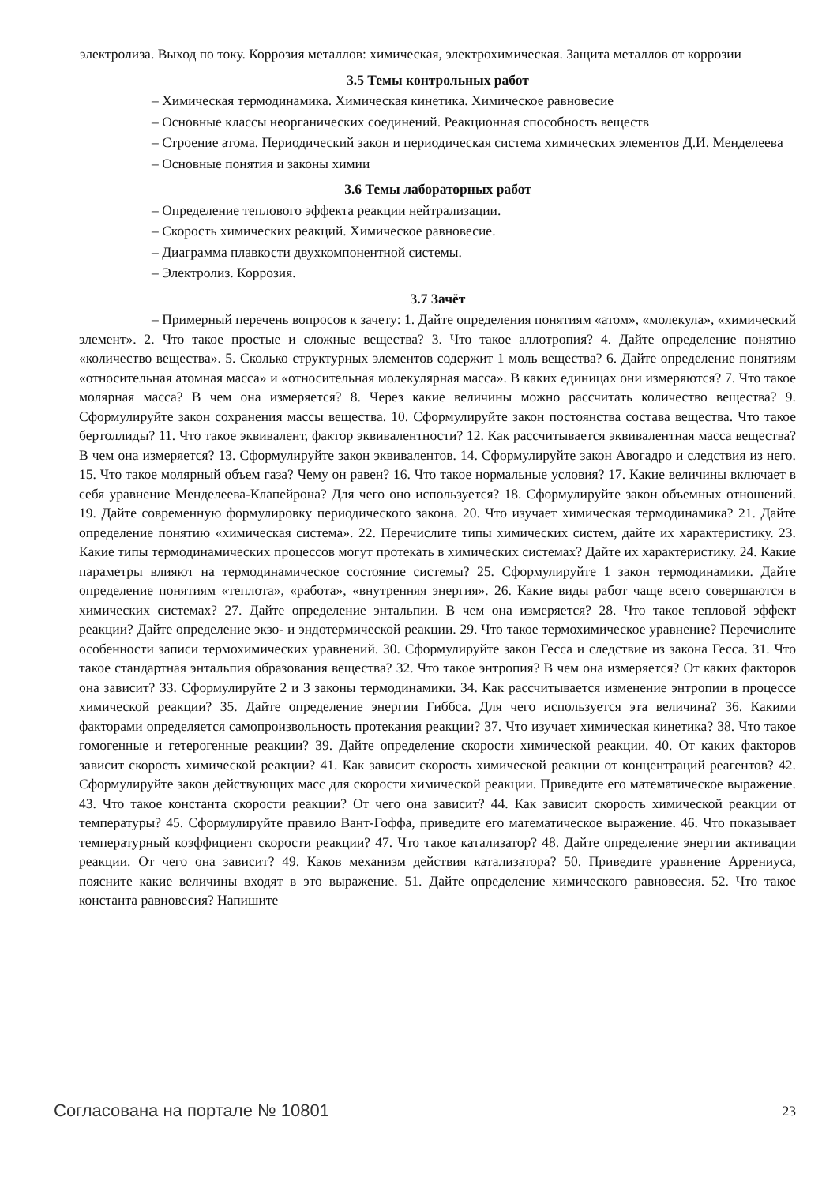электролиза. Выход по току. Коррозия металлов: химическая, электрохимическая. Защита металлов от коррозии
3.5 Темы контрольных работ
– Химическая термодинамика. Химическая кинетика. Химическое равновесие
– Основные классы неорганических соединений. Реакционная способность веществ
– Строение атома. Периодический закон и периодическая система химических элементов Д.И. Менделеева
– Основные понятия и законы химии
3.6 Темы лабораторных работ
– Определение теплового эффекта реакции нейтрализации.
– Скорость химических реакций. Химическое равновесие.
– Диаграмма плавкости двухкомпонентной системы.
– Электролиз. Коррозия.
3.7 Зачёт
– Примерный перечень вопросов к зачету: 1. Дайте определения понятиям «атом», «молекула», «химический элемент». 2. Что такое простые и сложные вещества? 3. Что такое аллотропия? 4. Дайте определение понятию «количество вещества». 5. Сколько структурных элементов содержит 1 моль вещества? 6. Дайте определение понятиям «относительная атомная масса» и «относительная молекулярная масса». В каких единицах они измеряются? 7. Что такое молярная масса? В чем она измеряется? 8. Через какие величины можно рассчитать количество вещества? 9. Сформулируйте закон сохранения массы вещества. 10. Сформулируйте закон постоянства состава вещества. Что такое бертоллиды? 11. Что такое эквивалент, фактор эквивалентности? 12. Как рассчитывается эквивалентная масса вещества? В чем она измеряется? 13. Сформулируйте закон эквивалентов. 14. Сформулируйте закон Авогадро и следствия из него. 15. Что такое молярный объем газа? Чему он равен? 16. Что такое нормальные условия? 17. Какие величины включает в себя уравнение Менделеева-Клапейрона? Для чего оно используется? 18. Сформулируйте закон объемных отношений. 19. Дайте современную формулировку периодического закона. 20. Что изучает химическая термодинамика? 21. Дайте определение понятию «химическая система». 22. Перечислите типы химических систем, дайте их характеристику. 23. Какие типы термодинамических процессов могут протекать в химических системах? Дайте их характеристику. 24. Какие параметры влияют на термодинамическое состояние системы? 25. Сформулируйте 1 закон термодинамики. Дайте определение понятиям «теплота», «работа», «внутренняя энергия». 26. Какие виды работ чаще всего совершаются в химических системах? 27. Дайте определение энтальпии. В чем она измеряется? 28. Что такое тепловой эффект реакции? Дайте определение экзо- и эндотермической реакции. 29. Что такое термохимическое уравнение? Перечислите особенности записи термохимических уравнений. 30. Сформулируйте закон Гесса и следствие из закона Гесса. 31. Что такое стандартная энтальпия образования вещества? 32. Что такое энтропия? В чем она измеряется? От каких факторов она зависит? 33. Сформулируйте 2 и 3 законы термодинамики. 34. Как рассчитывается изменение энтропии в процессе химической реакции? 35. Дайте определение энергии Гиббса. Для чего используется эта величина? 36. Какими факторами определяется самопроизвольность протекания реакции? 37. Что изучает химическая кинетика? 38. Что такое гомогенные и гетерогенные реакции? 39. Дайте определение скорости химической реакции. 40. От каких факторов зависит скорость химической реакции? 41. Как зависит скорость химической реакции от концентраций реагентов? 42. Сформулируйте закон действующих масс для скорости химической реакции. Приведите его математическое выражение. 43. Что такое константа скорости реакции? От чего она зависит? 44. Как зависит скорость химической реакции от температуры? 45. Сформулируйте правило Вант-Гоффа, приведите его математическое выражение. 46. Что показывает температурный коэффициент скорости реакции? 47. Что такое катализатор? 48. Дайте определение энергии активации реакции. От чего она зависит? 49. Каков механизм действия катализатора? 50. Приведите уравнение Аррениуса, поясните какие величины входят в это выражение. 51. Дайте определение химического равновесия. 52. Что такое константа равновесия? Напишите
Согласована на портале № 10801 23